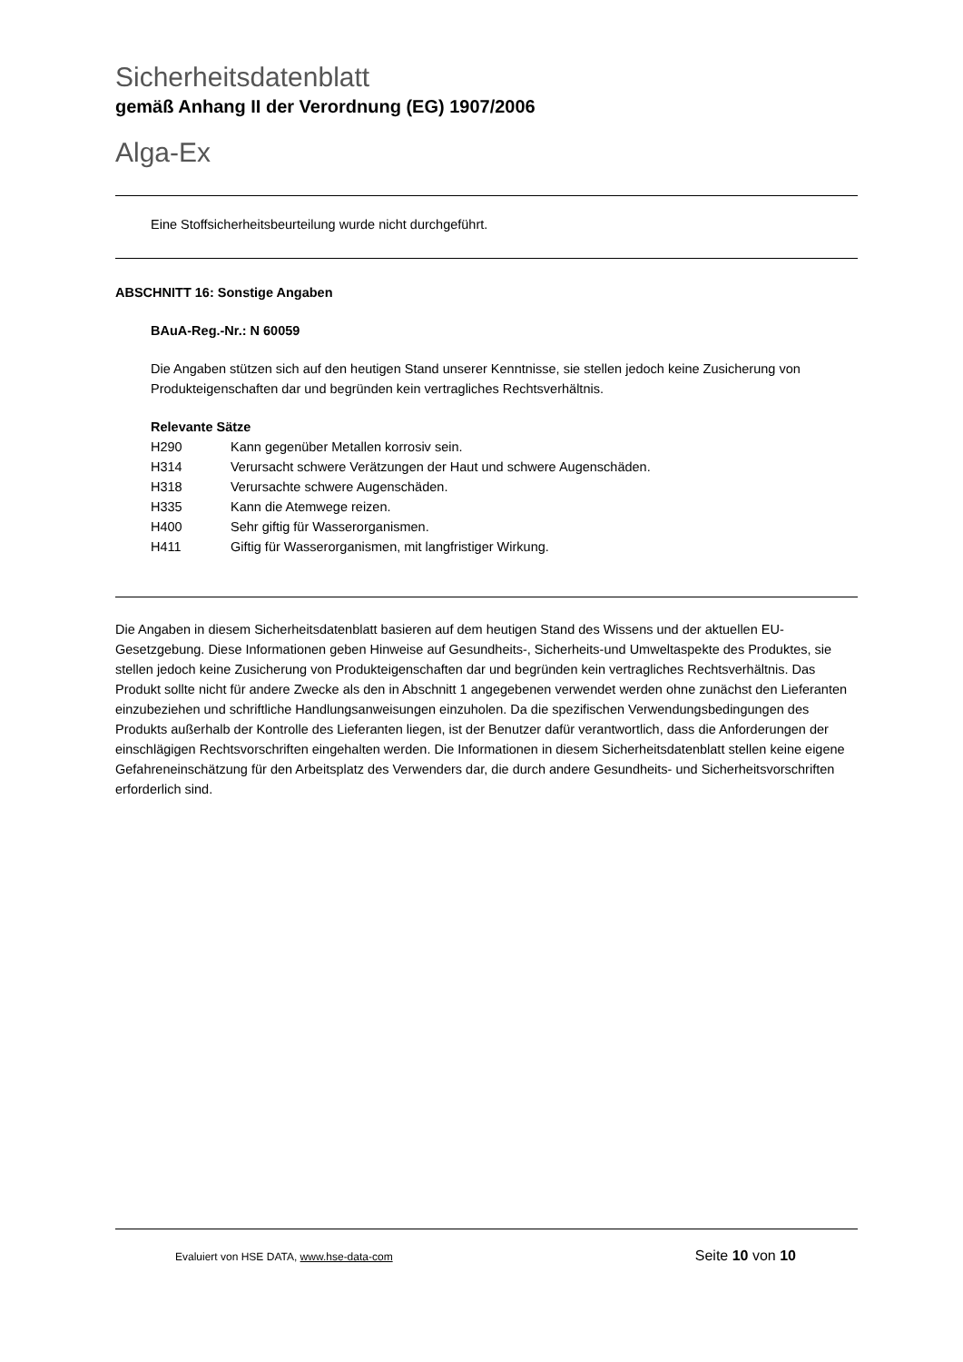Sicherheitsdatenblatt
gemäß Anhang II der Verordnung (EG) 1907/2006
Alga-Ex
Eine Stoffsicherheitsbeurteilung wurde nicht durchgeführt.
ABSCHNITT 16: Sonstige Angaben
BAuA-Reg.-Nr.: N 60059
Die Angaben stützen sich auf den heutigen Stand unserer Kenntnisse, sie stellen jedoch keine Zusicherung von Produkteigenschaften dar und begründen kein vertragliches Rechtsverhältnis.
Relevante Sätze
| H290 | Kann gegenüber Metallen korrosiv sein. |
| H314 | Verursacht schwere Verätzungen der Haut und schwere Augenschäden. |
| H318 | Verursachte schwere Augenschäden. |
| H335 | Kann die Atemwege reizen. |
| H400 | Sehr giftig für Wasserorganismen. |
| H411 | Giftig für Wasserorganismen, mit langfristiger Wirkung. |
Die Angaben in diesem Sicherheitsdatenblatt basieren auf dem heutigen Stand des Wissens und der aktuellen EU-Gesetzgebung. Diese Informationen geben Hinweise auf Gesundheits-, Sicherheits-und Umweltaspekte des Produktes, sie stellen jedoch keine Zusicherung von Produkteigenschaften dar und begründen kein vertragliches Rechtsverhältnis. Das Produkt sollte nicht für andere Zwecke als den in Abschnitt 1 angegebenen verwendet werden ohne zunächst den Lieferanten einzubeziehen und schriftliche Handlungsanweisungen einzuholen. Da die spezifischen Verwendungsbedingungen des Produkts außerhalb der Kontrolle des Lieferanten liegen, ist der Benutzer dafür verantwortlich, dass die Anforderungen der einschlägigen Rechtsvorschriften eingehalten werden. Die Informationen in diesem Sicherheitsdatenblatt stellen keine eigene Gefahreneinschätzung für den Arbeitsplatz des Verwenders dar, die durch andere Gesundheits- und Sicherheitsvorschriften erforderlich sind.
Evaluiert von HSE DATA, www.hse-data-com Seite 10 von 10